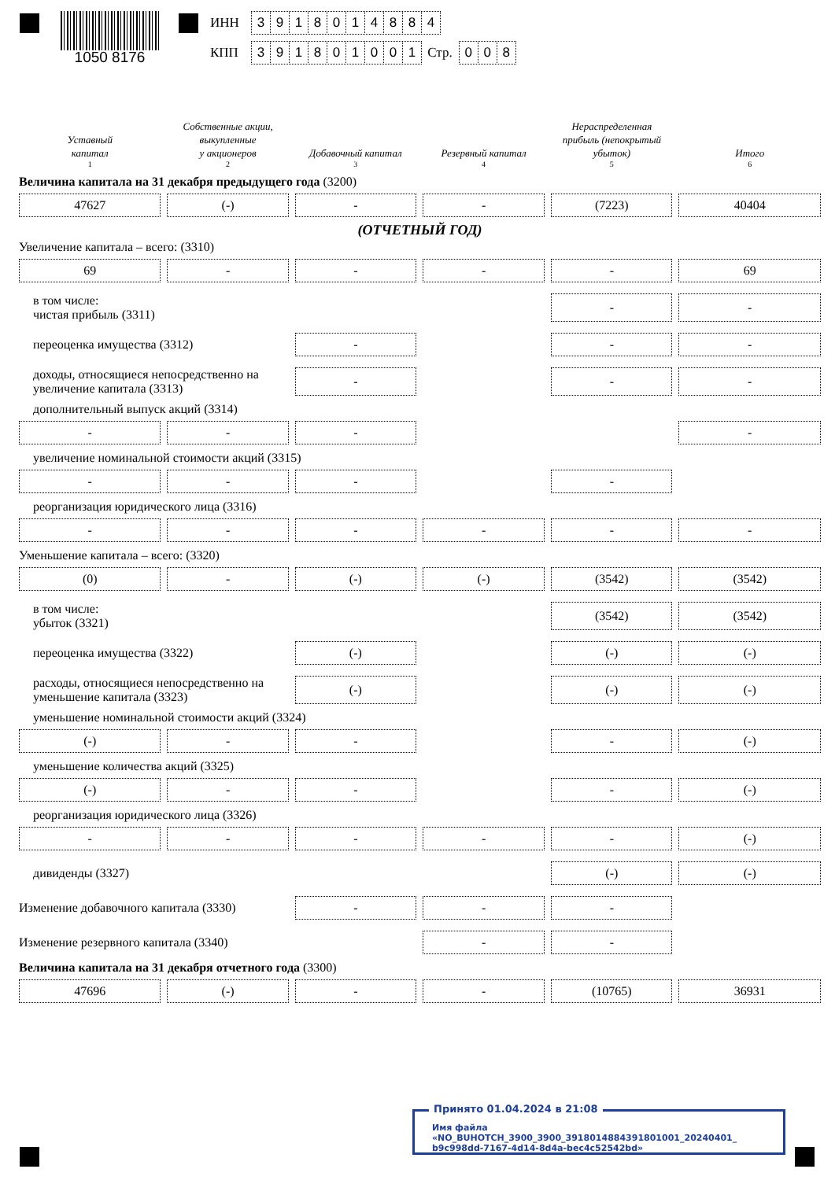1050 8176
ИНН 3918014884
КПП 391801001 Стр. 0 0 8
| Уставный капитал | Собственные акции, выкупленные у акционеров | Добавочный капитал | Резервный капитал | Нераспределенная прибыль (непокрытый убыток) | Итого |
| 1 | 2 | 3 | 4 | 5 | 6 |
| Величина капитала на 31 декабря предыдущего года (3200) | | | | | |
| 47627 | (-) | - | - | (7223) | 40404 |
| (ОТЧЕТНЫЙ ГОД) | | | | | |
| Увеличение капитала – всего: (3310) | | | | | |
| 69 | - | - | - | - | 69 |
| в том числе: чистая прибыль (3311) | | | | - | - |
| переоценка имущества (3312) | | - | | - | - |
| доходы, относящиеся непосредственно на увеличение капитала (3313) | | - | | - | - |
| дополнительный выпуск акций (3314) | | | | | |
| - | - | - | | | - |
| увеличение номинальной стоимости акций (3315) | | | | | |
| - | - | - | | - | |
| реорганизация юридического лица (3316) | | | | | |
| - | - | - | - | - | - |
| Уменьшение капитала – всего: (3320) | | | | | |
| (0) | - | (-) | (-) | (3542) | (3542) |
| в том числе: убыток (3321) | | | | (3542) | (3542) |
| переоценка имущества (3322) | | (-) | | (-) | (-) |
| расходы, относящиеся непосредственно на уменьшение капитала (3323) | | (-) | | (-) | (-) |
| уменьшение номинальной стоимости акций (3324) | | | | | |
| (-) | - | - | | - | (-) |
| уменьшение количества акций (3325) | | | | | |
| (-) | - | - | | - | (-) |
| реорганизация юридического лица (3326) | | | | | |
| - | - | - | - | - | (-) |
| дивиденды (3327) | | | | (-) | (-) |
| Изменение добавочного капитала (3330) | | - | - | - | |
| Изменение резервного капитала (3340) | | | - | - | |
| Величина капитала на 31 декабря отчетного года (3300) | | | | | |
| 47696 | (-) | - | - | (10765) | 36931 |
Принято 01.04.2024 в 21:08
Имя файла «NO_BUHOTCH_3900_3900_3918014884391801001_20240401_
b9c998dd-7167-4d14-8d4a-bec4c52542bd»